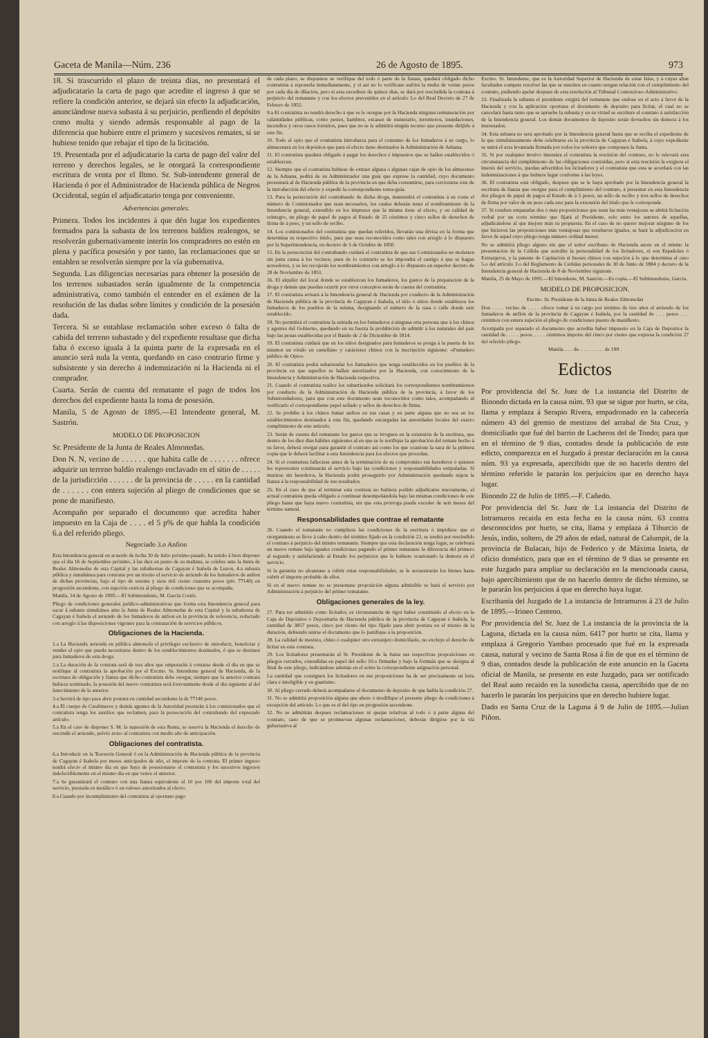Gaceta de Manila—Núm. 236 26 de Agosto de 1895. 973
18. Si trascurrido el plazo de treinta dias, no presentará el adjudicatario la carta de pago que acredite el ingreso á que se refiere la condición anterior, se dejará sin efecto la adjudicación, anunciándose nueva subasta á su perjuicio, perdiendo el depósito como multa y siendo además responsable al pago de la diferencia que hubiere entre el primero y sucesivos remates, si se hubiese tenido que rebajar el tipo de la licitación.
19. Presentada por el adjudicatario la carta de pago del valor del terreno y derechos legales, se le otorgará la correspondiente escritura de venta por el Iltmo. Sr. Sub-intendente general de Hacienda ó por el Administrador de Hacienda pública de Negros Occidental, según el adjudicatario tenga por conveniente.
Advertencias generales.
Primera. Todos los incidentes á que dén lugar los expedientes formados para la subasta de los terrenos baldios realengos, se resolverán gubernativamente interín los compradores no estén en plena y pacífica posesión y por tanto, las reclamaciones que se entablen se resolverán siempre por la vía gubernativa.
Segunda. Las diligencias necesarias para obtener la posesión de los terrenos subastados serán igualmente de la competencia administrativa, como también el entender en el exámen de la resolución de las dudas sobre límites y condición de la posesión dada.
Tercera. Si se entablase reclamación sobre exceso ó falta de cabida del terreno subastado y del expediente resultase que dicha falta ó exceso iguala á la quinta parte de la expresada en el anuncio será nula la venta, quedando en caso contrario firme y subsistente y sin derecho á indemnización ni la Hacienda ni el comprador.
Cuarta. Serán de cuenta del rematante el pago de todos los derechos del expediente hasta la toma de posesión.
Manila, 5 de Agosto de 1895.—El Intendente general, M. Sastrón.
MODELO DE PROPOSICION
Sr. Presidente de la Junta de Reales Almonedas.
Don N. N, vecino de . . . . . . que habita calle de . . . . . . . ofrece adquirir un terreno baldío realengo enclavado en el sitio de . . . . . de la jurisdicción . . . . . . de la provincia de . . . . . en la cantidad de . . . . . . con entera sujeción al pliego de condiciones que se pone de manifiesto.
Acompaño por separado el documento que acredita haber impuesto en la Caja de . . . . el 5 p% de que habla la condición 6.a del referido pliego.
Negociado 3.o Anfion
Esta Intendencia general en acuerdo de fecha 30 de Julio próximo pasado, ha tenido á bien disponer que el dia 16 de Septiembre próximo, á las diez en punto de su mañana, se celebre ante la Junta de Reales Almonedas de esta Capital y las subalternas de Cagayan é Isabela de Luzon, 4.a subasta pública y simultánea para contratar por un trienio el servicio de arriendo de los fumaderos de anfion de dichas provincias, bajo el tipo de setenta y siete mil ciento cuarenta pesos (pfs. 77140) en progresión ascendente, con sujeción extricta al pliego de condiciones que se acompaña.
Manila, 14 de Agosto de 1895.—El Subintendente, M. García Cortés.
Pliego de condiciones generales jurídico-administrativas que forma esta Intendencia general para sacar á subasta simultánea ante la Junta de Reales Almonedas de esta Capital y la subalterna de Cagayan é Isabela el arriendo de los fumaderos de anfion en la provincia de referencia, redactado con arreglo á las disposiciones vigentes para la contratación de servicios públicos.
Obligaciones de la Hacienda.
1.a La Hacienda arrienda en pública almoneda el privilegio exclusivo de introducir, beneficiar y vender el opio que pueda necesitarse dentro de los establecimientos destinados, ó que se destinen para fumaderos de esta droga.
2.a La duración de la contrata será de tres años que empezarán á contarse desde el dia en que se notifique al contratista la aprobación por el Excmo. Sr. Intendente general de Hacienda, de la escritura de obligación y fianza que dicho contratista debe otorgar, siempre que la anterior contrata hubiera terminado, la posesión del nuevo contratista será forzosamente desde el dia siguiente al del fenecimiento de la anterior.
3.a Servirá de tipo para abrir postura en cantidad ascendente la de 77140 pesos.
4.a El cuerpo de Carabineros y demás agentes de la Autoridad prestarán á los comisionados que el contratista tenga los auxilios que reclamen, para la persecución del contrabando del expresado artículo.
5.a En el caso de disponer S. M. la supresión de esta Renta, se reserva la Hacienda el derecho de rescindir el arriendo, prévio aviso al contratista con medio año de anticipación.
Obligaciones del contratista.
6.a Introducir en la Tesoreria General ó en la Administración de Hacienda pública de la provincia de Cagayan é Isabela por meses anticipados de año, el importe de la contrata. El primer ingreso tendrá efecto el mismo dia en que haya de posesionarse el contratista y los sucesivos ingresos indefectiblemente en el mismo dia en que vence el anterior.
7.a Se garantizará el contrato con una fianza equivalente al 10 por 100 del importe total del servicio, prestada en metálico ó en valores autorizados al efecto.
8.a Cuando por incumplimiento del contratista al oportuno pago
de cada plazo, se dispusiere se verifique del todo ó parte de la fianza, quedará obligado dicho contratista á reponerla inmediatamente, y si así no lo verificase sufrirá la multa de veinte pesos por cada dia de dilación, pero si esta excediere de quince dias, se dará por rescindida la contrata á perjuicio del rematante y con los efectos prevenidos en el artículo 5.o del Real Decreto de 27 de Febrero de 1852.
9.a El contratista no tendrá derecho á que se le otorgue por la Hacienda ninguna remuneración por calamidades públicas, como pestes, hambres, escasez de numerario, terremotos, inundaciones, incendios y otros casos fortuitos, pues que no se le admitirá ningún recurso que presente dirijido á este fin.
10. Todo el opio que el contratista introduzca para el consumo de los fumaderos á su cargo, lo almacenará en los depósitos que para el efecto tiene destinados la Administración de Aduana.
11. El contratista quedará obligado á pagar los derechos é impuestos que se hallen establecidos ó establezcan.
12. Siempre que el contratista hubiese de extraer alguna ó algunas cajas de opio de los almacenes de la Aduana, pedirá de su Administrador una guía que exprese la cantidad, cuyo documento presentará al de Hacienda pública de la provincia en que deba consumirse, para cerciorarse éste de la introducción del efecto y expedir la correspondiente torna-guía.
13. Para la persecución del contrabando de dicha droga, mantendrá el contratista á su costa el número de Comisionados que sean necesarios, los cuales deberán tener el nombramiento de la Intendencia general, extendido en los impresos que la misma tiene al efecto, y en calidad de reintegro, un pliego de papel de pagos al Estado de 25 céntimos y cinco sellos de derechos de firma de á peso, y un sello de recibo.
14. Los comisionados del contratista que quedan referidos, llevarán una divisa en la forma que determina su respectivo título, para que sean reconocidos como tales con arreglo á lo dispuesto por la Superintendencia, en decreto de 5 de Octubre de 1850.
15. En la persecución del contrabando cuidará el contratista de que sus Comisionados no molesten sin justa causa á los vecinos, pues de lo contrario se les impondrá el castigo á que se hagan acreedores, y se les recojerán los nombramientos con arreglo á lo dispuesto en superior decreto de 28 de Noviembre de 1851.
16. El alquiler del local donde se establezcan los fumaderos, los gastos de la preparación de la droga y demás que puedan ocurrir por otros conceptos serán de cuenta del contratista.
17. El contratista avisará á la Intendencia general de Hacienda por conducto de la Administración de Hacienda pública de la provincia de Cagayan é Isabela, el sitio ó sitios donde establezca los fumaderos de los pueblos de la misma, designando el número de la casa ó calle donde esté establecido.
18. No permitirá el contratista la entrada en los fumaderos á ninguna otra persona que á los chinos y agentes del Gobierno, quedando en su fuerza la prohibición de admitir á los naturales del país bajo las penas establecidas por el Bando de 2 de Diciembre de 1814.
19. El contratista cuidará que en los sitios designados para fumaderos se ponga á la puerta de los mismos un rótulo en castellano y carácteres chinos con la inscripción siguiente: «Fumadero público de Opio».
20. El contratista podrá subarrendar los fumaderos que tenga establecidos en los pueblos de la provincia en que aquellos se hallen autorizados por la Hacienda, con conocimiento de la Intendencia y Administración de Hacienda respectiva.
21. Cuando el contratista realice los subarriendos solicitará los correspondientes nombramientos por conducto de la Administración de Hacienda pública de la provincia, á favor de los Subarrendadores, para que con este documento sean reconocidos como tales, acompañando al verificarlo el correspondiente papel sellado y sellos de derechos de firma.
22. Se prohibe á los chinos fumar anfion en sus casas y en parte alguna que no sea en los establecimientos destinados á este fin, quedando encargadas las autoridades locales del exacto cumplimiento de este artículo.
23. Serán de cuenta del rematante los gastos que se irroguen en la extensión de la escritura, que dentro de los diez dias hábiles siguientes al en que se le notifique la aprobación del remate hecho á su favor, deberá otorgar para garantir el contrato así como los que ocasione la saca de la primera copia que le deberá facilitar á esta Intendencia para los efectos que procedan.
24. Si el contratista falleciese antes de la terminación de su compromiso sus herederos ó quienes les representen continuarán el servicio bajo las condiciones y responsabilidades estipuladas. Si muriese sin herederos, la Hacienda podrá proseguirlo por Administración quedando sujeta la fianza á la responsabilidad de sus resultados.
25. En el caso de que al terminar esta contrata no hubiera podido adjudicarse nuevamente, el actual contratista queda obligado á continuar desempeñándola bajo las mismas condiciones de este pliego hasta que haya nuevo contratista, sin que esta prórroga pueda exceder de seis meses del término natural.
Responsabilidades que contrae el rematante
26. Cuando el rematante no cumpliera las condiciones de la escritura ó impidiere que el otorgamiento se lleve á cabo dentro del término fijado en la condición 23, se tendrá por rescindido el contrato á perjuicio del mismo rematante. Siempre que esta declaración tenga lugar, se celebrará un nuevo remate bajo iguales condiciones pagando el primer rematante la diferencia del primero al segundo y satisfaciendo al Estado los perjuicios que le hubiere ocasionado la demora en el servicio.
Si la garantía no alcanzase a cubrir estas responsabilidades, se le secuestrarán los bienes hasta cubrir el importe probable de ellos.
Si en el nuevo remate no se presentase proposición alguna admisible se hará el servicio por Administración á perjuicio del primer rematante.
Obligaciones generales de la ley.
27. Para ser admitido como licitador, es circunstancia de rigor haber constituido al efecto en la Caja de Depósitos ó Depositaria de Hacienda pública de la provincia de Cagayan é Isabela, la cantidad de 3857 pesos, cinco por ciento del tipo fijado para abrir postura en el trienio de la duración, debiendo unirse el documento que lo justifique á la proposición.
28. La calidad de mestizo, chino ó cualquier otro extranjero domiciliado, no excluye el derecho de licitar en esta contrata.
29. Los licitadores presentarán al Sr. Presidente de la Junta sus respectivas proposiciones en pliegos cerrados, extendidas en papel del sello 10.o firmadas y bajo la fórmula que se designa al final de este pliego, indicándose además en el sobre la correspondiente asignación personal.
La cantidad que consignen los licitadores en sus proposiciones ha de ser precisamente en letra clara é inteligible y en guarismo.
30. Al pliego cerrado deberá acompañarse el documento de depósito de que habla la condición 27.
31. No se admitirá proposición alguna que altere ó modifique el presente pliego de condiciones á excepción del artículo 3.o que es el del tipo en progresión ascendente.
32. No se admitirán despues reclamaciones ni quejas relativas al todo ó á parte alguna del contrato, caso de que se promuevan algunas reclamaciones, deberán dirigirse por la via gubernativa al
Excmo. Sr. Intendente, que es la Autoridad Superior de Hacienda de estas Islas, y á cuyas altas facultades compete resolver las que se susciten en cuanto tengan relación con el cumplimiento del contrato, pudiendo apelar despues de esta resolución al Tribunal Contencioso-Administrativo.
33. Finalizada la subasta el presidente exigirá del rematante que endose en el acto á favor de la Hacienda y con la aplicación oportuna el documento de depósito para licitar, el cual no se cancelará hasta tanto que se apruebe la subasta y en su virtud se escriture el contrato á satisfacción de la Intendencia general. Los demás documentos de depósito serán devueltos sin demora á los interesados.
34. Esta subasta no será aprobado por la Intendencia general hasta que se reciba el expediente de la que simultáneamente debe celebrarse en la provincia de Cagayan é Isabela, á cuyo expediente se unirá el acta levantada firmada por todos los señores que componen la Junta.
35. Si por cualquier motivo intentára el contratista la rescisión del contrato, no le relevará esta circunstancia del cumplimiento de las obligaciones contraidas, pero si esta rescisión la exigiera el interés del servicio, quedan advertidos los licitadores y el contratista que esta se acordará con las indemnizaciones á que hubiere lugar conforme á las leyes.
36. El contratista está obligado, despues que se le haya aprobado por la Intendencia general la escritura de fianza que otorgue para el cumplimiento del contrato, á presentar en esta Intendencia dos pliegos de papel de pagos al Estado de á 5 pesos, un sello de recibo y tres sellos de derechos de firma por valor de un peso cada uno para la extensión del título que le corresponde.
37. Si resulten empatadas dos ó más proposiciones que sean las más ventajosas se abrirá licitación verbal por un corto término que fijará el Presidente, solo entre los autores de aquellas, adjudicándose al que mejore más su propuesta. En el caso de no querer mejorar ninguno de los que hicieron las proposiciones más ventajosas que resultaron iguales, se hará la adjudicación en favor de aquel cuyo pliego tenga número ordinal menor.
No se admitirá pliego alguno sin que el señor escribano de Hacienda anote en el mismo la presentación de la Cédula que acredite la personalidad de los licitadores, si son Españoles ó Extranjeros, y la patente de Capitación si fuesen chinos con sujeción á lo que determina el caso 5.o del artículo 3.o del Reglamento de Cédulas personales de 30 de Junio de 1884 y decreto de la Intendencia general de Hacienda de 8 de Noviembre siguiente.
Manila, 25 de Mayo de 1895.—El Intendente, M. Sastrón.—Es copia.—El Subintendente, García.
MODELO DE PROPOSICION.
Excmo. Sr. Presidente de la Junta de Reales Almonedas
Don . . . . vecino de . . . . ofrece tomar á su cargo por término de tres años el arriendo de los fumaderos de anfión de la provincia de Cagayan é Isabela, por la cantidad de . . . pesos . . . céntimos con entera sujeción al pliego de condiciones puesto de manifiesto.
Acompaña por separado el documento que acredita haber impuesto en la Caja de Depósitos la cantidad de. . . . . pesos. . . . . céntimos importe del cinco por ciento que expresa la condición 27 del referido pliego.
Manila. . . . de. . . . . . . . . . de 189 .
Edictos
Por providencia del Sr. Juez de 1.a instancia del Distrito de Binondo dictada en la causa núm. 93 que se sigue por hurto, se cita, llama y emplaza á Serapio Rivera, empadronado en la cabecería número 43 del gremio de mestizos del arrabal de Sta Cruz, y domiciliado que fué del barrio de Lacheros del de Tondo; para que en el término de 9 dias, contados desde la publicación de este edicto, comparezca en el Juzgado á prestar declaración en la causa núm. 93 ya expresada, apercibido que de no hacerlo dentro del término referido le pararán los perjuicios que en derecho haya lugar.
Binondo 22 de Julio de 1895.—F. Cañedo.
Por providencia del Sr. Juez de 1.a instancia del Distrito de Intramuros recaida en esta fecha en la causa núm. 63 contra desconocidos por hurto, se cita, llama y emplaza á Tiburcio de Jesús, indio, soltero, de 29 años de edad, natural de Calumpit, de la provincia de Bulacan, hijo de Federico y de Máxima Inieta, de oficio doméstico, para que en el término de 9 dias se presente en este Juzgado para ampliar su declaración en la mencionada causa, bajo apercibimiento que de no hacerlo dentro de dicho término, se le pararán los perjuicios á que en derecho haya lugar.
Escribanía del Juzgado de 1.a instancia de Intramuros á 23 de Julio de 1895.—Irineo Centeno.
Por providencia del Sr. Juez de 1.a instancia de la provincia de la Laguna, dictada en la causa núm. 6417 por hurto se cita, llama y emplaza á Gregorio Yambao procesado que fué en la expresada causa, natural y vecino de Santa Rosa á fin de que en el término de 9 dias, contados desde la publicación de este anuncio en la Gaceta oficial de Manila, se presente en este Juzgado, para ser notificado del Real auto recaido en la susodicha causa, apercibido que de no hacerlo le pararán los perjuicios que en derecho hubiere lugar.
Dado en Santa Cruz de la Laguna á 9 de Julio de 1895.—Julian Piñon.